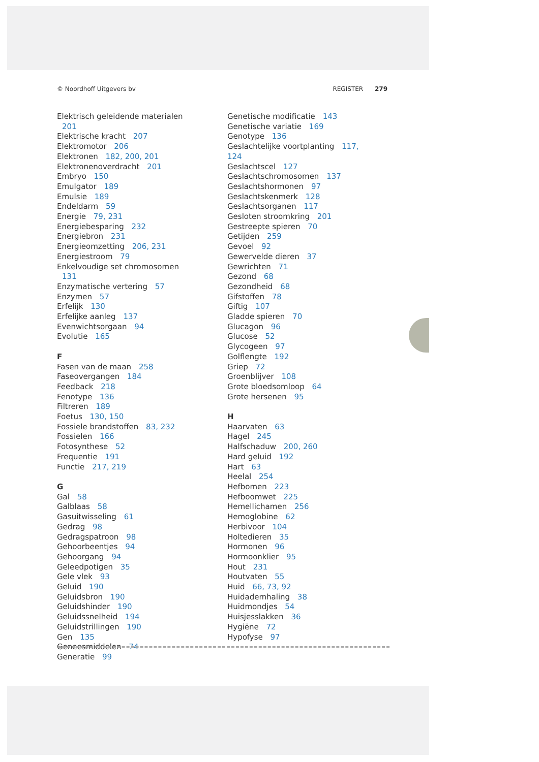© Noordhoff Uitgevers bv REGISTER 279
Elektrisch geleidende materialen 201
Elektrische kracht 207
Elektromotor 206
Elektronen 182, 200, 201
Elektronenoverdracht 201
Embryo 150
Emulgator 189
Emulsie 189
Endeldarm 59
Energie 79, 231
Energiebesparing 232
Energiebron 231
Energieomzetting 206, 231
Energiestroom 79
Enkelvoudige set chromosomen 131
Enzymatische vertering 57
Enzymen 57
Erfelijk 130
Erfelijke aanleg 137
Evenwichtsorgaan 94
Evolutie 165
F
Fasen van de maan 258
Faseovergangen 184
Feedback 218
Fenotype 136
Filtreren 189
Foetus 130, 150
Fossiele brandstoffen 83, 232
Fossielen 166
Fotosynthese 52
Frequentie 191
Functie 217, 219
G
Gal 58
Galblaas 58
Gasuitwisseling 61
Gedrag 98
Gedragspatroon 98
Gehoorbeentjes 94
Gehoorgang 94
Geleedpotigen 35
Gele vlek 93
Geluid 190
Geluidsbron 190
Geluidshinder 190
Geluidssnelheid 194
Geluidstrillingen 190
Gen 135
Geneesmiddelen 74
Generatie 99
Genetische modificatie 143
Genetische variatie 169
Genotype 136
Geslachtelijke voortplanting 117, 124
Geslachtscel 127
Geslachtschromosomen 137
Geslachtshormonen 97
Geslachtskenmerk 128
Geslachtsorganen 117
Gesloten stroomkring 201
Gestreepte spieren 70
Getijden 259
Gevoel 92
Gewervelde dieren 37
Gewrichten 71
Gezond 68
Gezondheid 68
Gifstoffen 78
Giftig 107
Gladde spieren 70
Glucagon 96
Glucose 52
Glycogeen 97
Golflengte 192
Griep 72
Groenblijver 108
Grote bloedsomloop 64
Grote hersenen 95
H
Haarvaten 63
Hagel 245
Halfschaduw 200, 260
Hard geluid 192
Hart 63
Heelal 254
Hefbomen 223
Hefboomwet 225
Hemellichamen 256
Hemoglobine 62
Herbivoor 104
Holtedieren 35
Hormonen 96
Hormoonklier 95
Hout 231
Houtvaten 55
Huid 66, 73, 92
Huidademhaling 38
Huidmondjes 54
Huisjesslakken 36
Hygiëne 72
Hypofyse 97